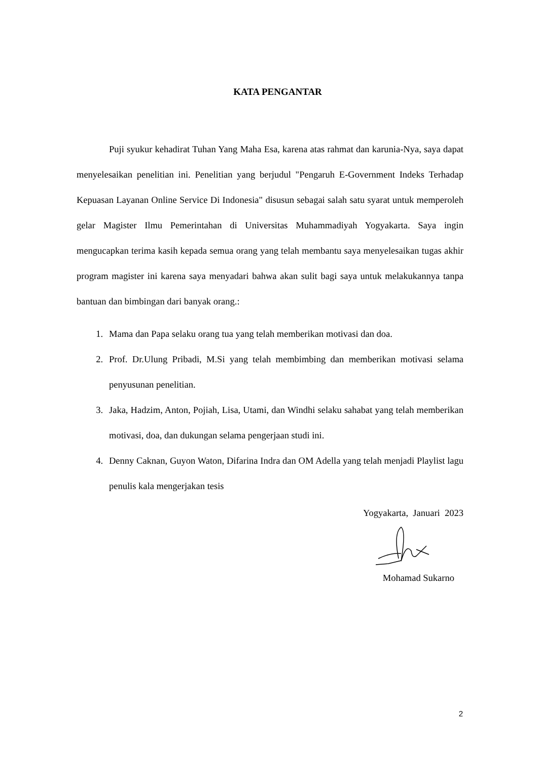KATA PENGANTAR
Puji syukur kehadirat Tuhan Yang Maha Esa, karena atas rahmat dan karunia-Nya, saya dapat menyelesaikan penelitian ini. Penelitian yang berjudul "Pengaruh E-Government Indeks Terhadap Kepuasan Layanan Online Service Di Indonesia" disusun sebagai salah satu syarat untuk memperoleh gelar Magister Ilmu Pemerintahan di Universitas Muhammadiyah Yogyakarta. Saya ingin mengucapkan terima kasih kepada semua orang yang telah membantu saya menyelesaikan tugas akhir program magister ini karena saya menyadari bahwa akan sulit bagi saya untuk melakukannya tanpa bantuan dan bimbingan dari banyak orang.:
1. Mama dan Papa selaku orang tua yang telah memberikan motivasi dan doa.
2. Prof. Dr.Ulung Pribadi, M.Si yang telah membimbing dan memberikan motivasi selama penyusunan penelitian.
3. Jaka, Hadzim, Anton, Pojiah, Lisa, Utami, dan Windhi selaku sahabat yang telah memberikan motivasi, doa, dan dukungan selama pengerjaan studi ini.
4. Denny Caknan, Guyon Waton, Difarina Indra dan OM Adella yang telah menjadi Playlist lagu penulis kala mengerjakan tesis
Yogyakarta, Januari 2023
Mohamad Sukarno
2